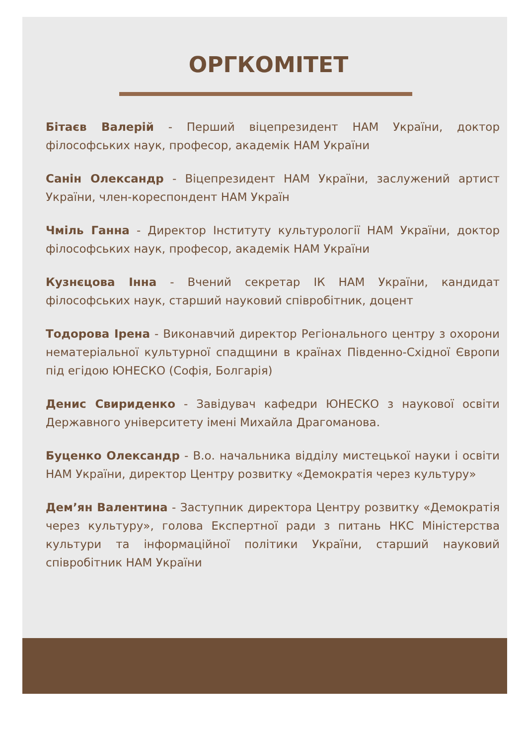ОРГКОМІТЕТ
Бітаєв Валерій - Перший віцепрезидент НАМ України, доктор філософських наук, професор, академік НАМ України
Санін Олександр - Віцепрезидент НАМ України, заслужений артист України, член-кореспондент НАМ Україн
Чміль Ганна - Директор Інституту культурології НАМ України, доктор філософських наук, професор, академік НАМ України
Кузнєцова Інна - Вчений секретар ІК НАМ України, кандидат філософських наук, старший науковий співробітник, доцент
Тодорова Ірена - Виконавчий директор Регіонального центру з охорони нематеріальної культурної спадщини в країнах Південно-Східної Європи під егідою ЮНЕСКО (Софія, Болгарія)
Денис Свириденко - Завідувач кафедри ЮНЕСКО з наукової освіти Державного університету імені Михайла Драгоманова.
Буценко Олександр - В.о. начальника відділу мистецької науки і освіти НАМ України, директор Центру розвитку «Демократія через культуру»
Дем’ян Валентина - Заступник директора Центру розвитку «Демократія через культуру», голова Експертної ради з питань НКС Міністерства культури та інформаційної політики України, старший науковий співробітник НАМ України